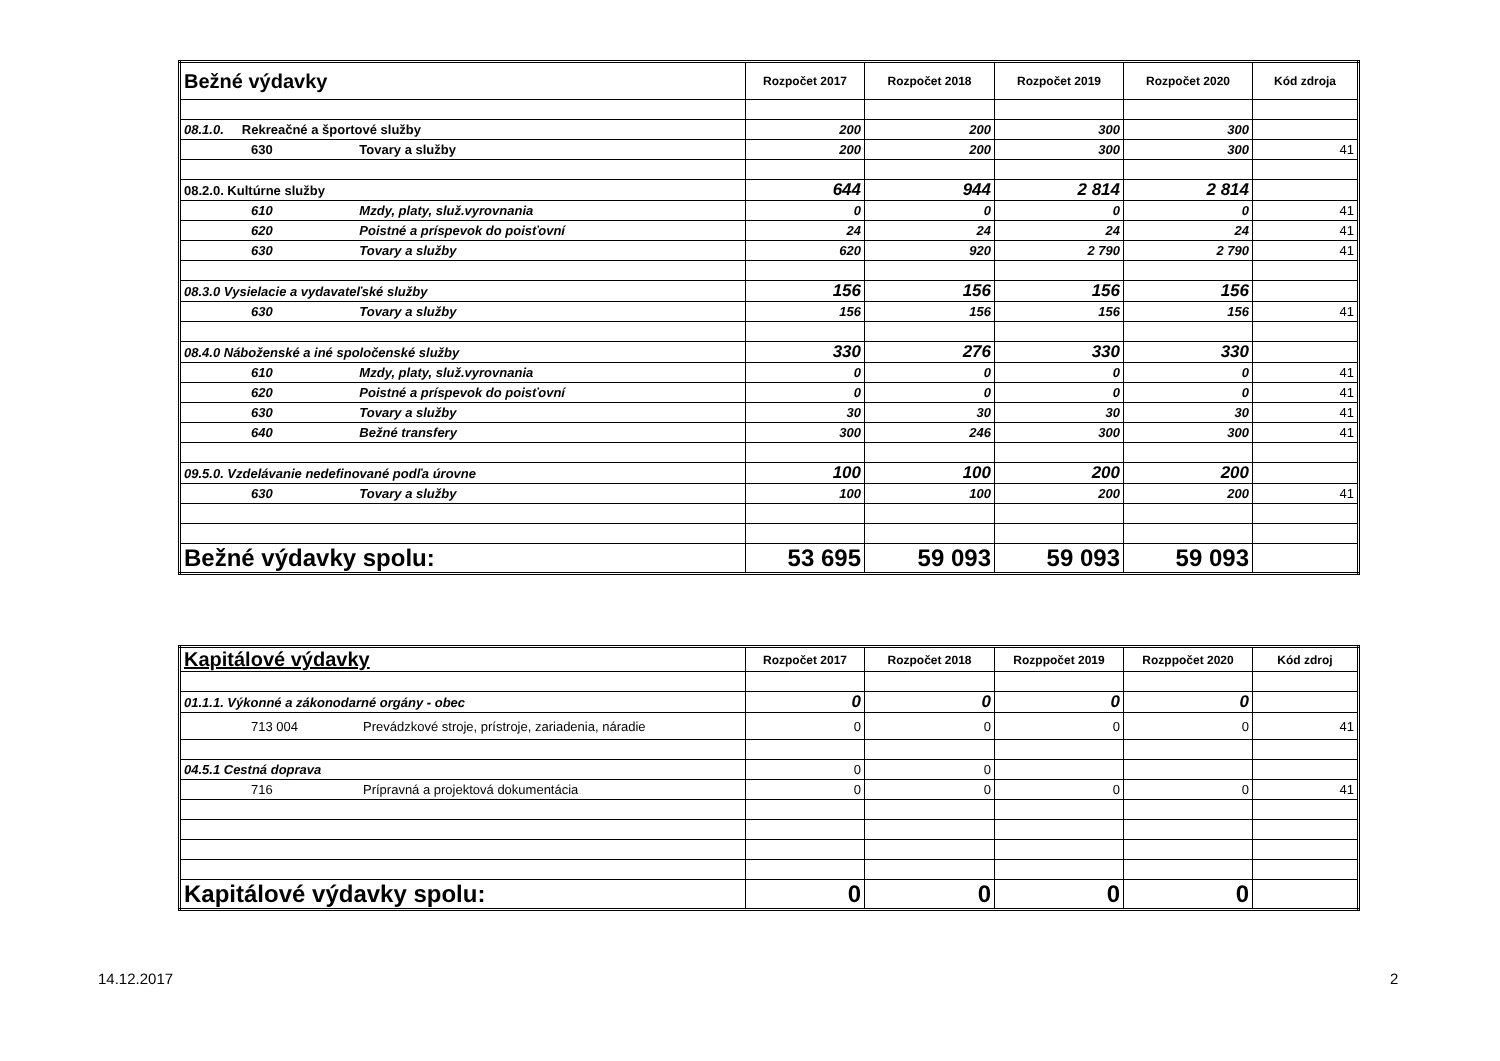| Bežné výdavky | Rozpočet 2017 | Rozpočet 2018 | Rozpočet 2019 | Rozpočet 2020 | Kód zdroja |
| 08.1.0. Rekreačné a športové služby | 200 | 200 | 300 | 300 | |
| 630 Tovary a služby | 200 | 200 | 300 | 300 | 41 |
| 08.2.0. Kultúrne služby | 644 | 944 | 2 814 | 2 814 | |
| 610 Mzdy, platy, služ.vyrovnania | 0 | 0 | 0 | 0 | 41 |
| 620 Poistné a príspevok do poisťovní | 24 | 24 | 24 | 24 | 41 |
| 630 Tovary a služby | 620 | 920 | 2 790 | 2 790 | 41 |
| 08.3.0 Vysielacie a vydavateľské služby | 156 | 156 | 156 | 156 | |
| 630 Tovary a služby | 156 | 156 | 156 | 156 | 41 |
| 08.4.0 Náboženské a iné spoločenské služby | 330 | 276 | 330 | 330 | |
| 610 Mzdy, platy, služ.vyrovnania | 0 | 0 | 0 | 0 | 41 |
| 620 Poistné a príspevok do poisťovní | 0 | 0 | 0 | 0 | 41 |
| 630 Tovary a služby | 30 | 30 | 30 | 30 | 41 |
| 640 Bežné transfery | 300 | 246 | 300 | 300 | 41 |
| 09.5.0. Vzdelávanie nedefinované podľa úrovne | 100 | 100 | 200 | 200 | |
| 630 Tovary a služby | 100 | 100 | 200 | 200 | 41 |
| Bežné výdavky spolu: | 53 695 | 59 093 | 59 093 | 59 093 | |
| Kapitálové výdavky | Rozpočet 2017 | Rozpočet 2018 | Rozppočet 2019 | Rozppočet 2020 | Kód zdroj |
| 01.1.1. Výkonné a zákonodarné orgány - obec | 0 | 0 | 0 | 0 | |
| 713 004 Prevádzkové stroje, prístroje, zariadenia, náradie | 0 | 0 | 0 | 0 | 41 |
| 04.5.1 Cestná doprava | 0 | 0 | | | |
| 716 Prípravná a projektová dokumentácia | 0 | 0 | 0 | 0 | 41 |
| Kapitálové výdavky spolu: | 0 | 0 | 0 | 0 | |
14.12.2017 2